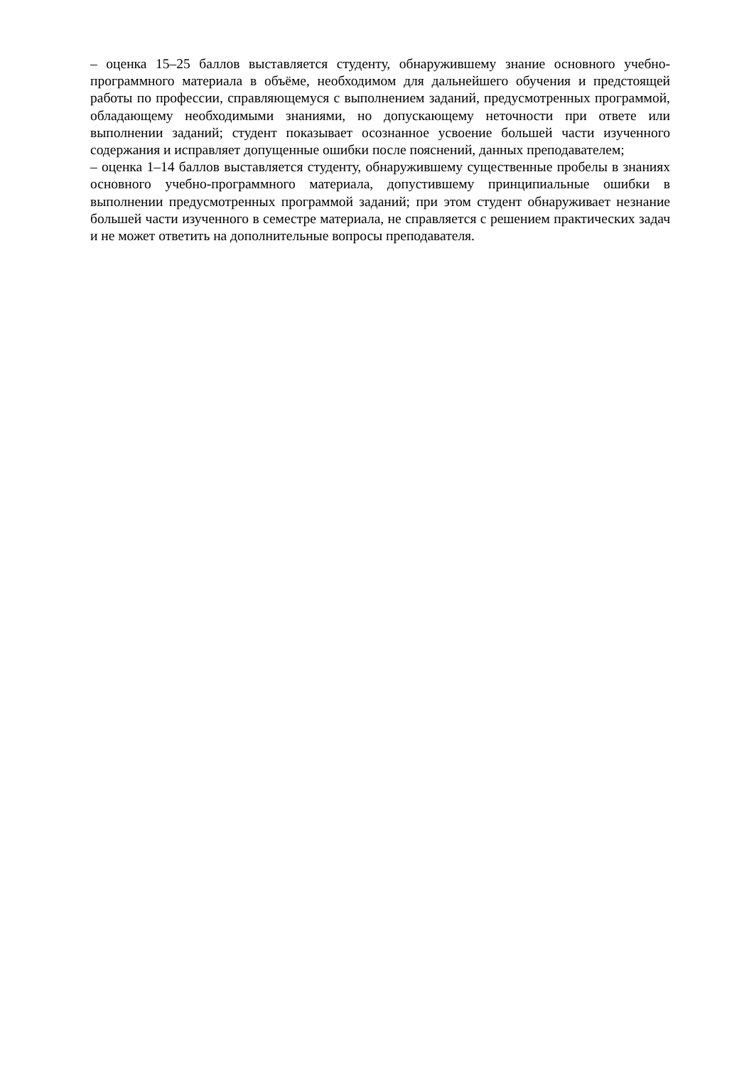– оценка 15–25 баллов выставляется студенту, обнаружившему знание основного учебно-программного материала в объёме, необходимом для дальнейшего обучения и предстоящей работы по профессии, справляющемуся с выполнением заданий, предусмотренных программой, обладающему необходимыми знаниями, но допускающему неточности при ответе или выполнении заданий; студент показывает осознанное усвоение большей части изученного содержания и исправляет допущенные ошибки после пояснений, данных преподавателем;
– оценка 1–14 баллов выставляется студенту, обнаружившему существенные пробелы в знаниях основного учебно-программного материала, допустившему принципиальные ошибки в выполнении предусмотренных программой заданий; при этом студент обнаруживает незнание большей части изученного в семестре материала, не справляется с решением практических задач и не может ответить на дополнительные вопросы преподавателя.